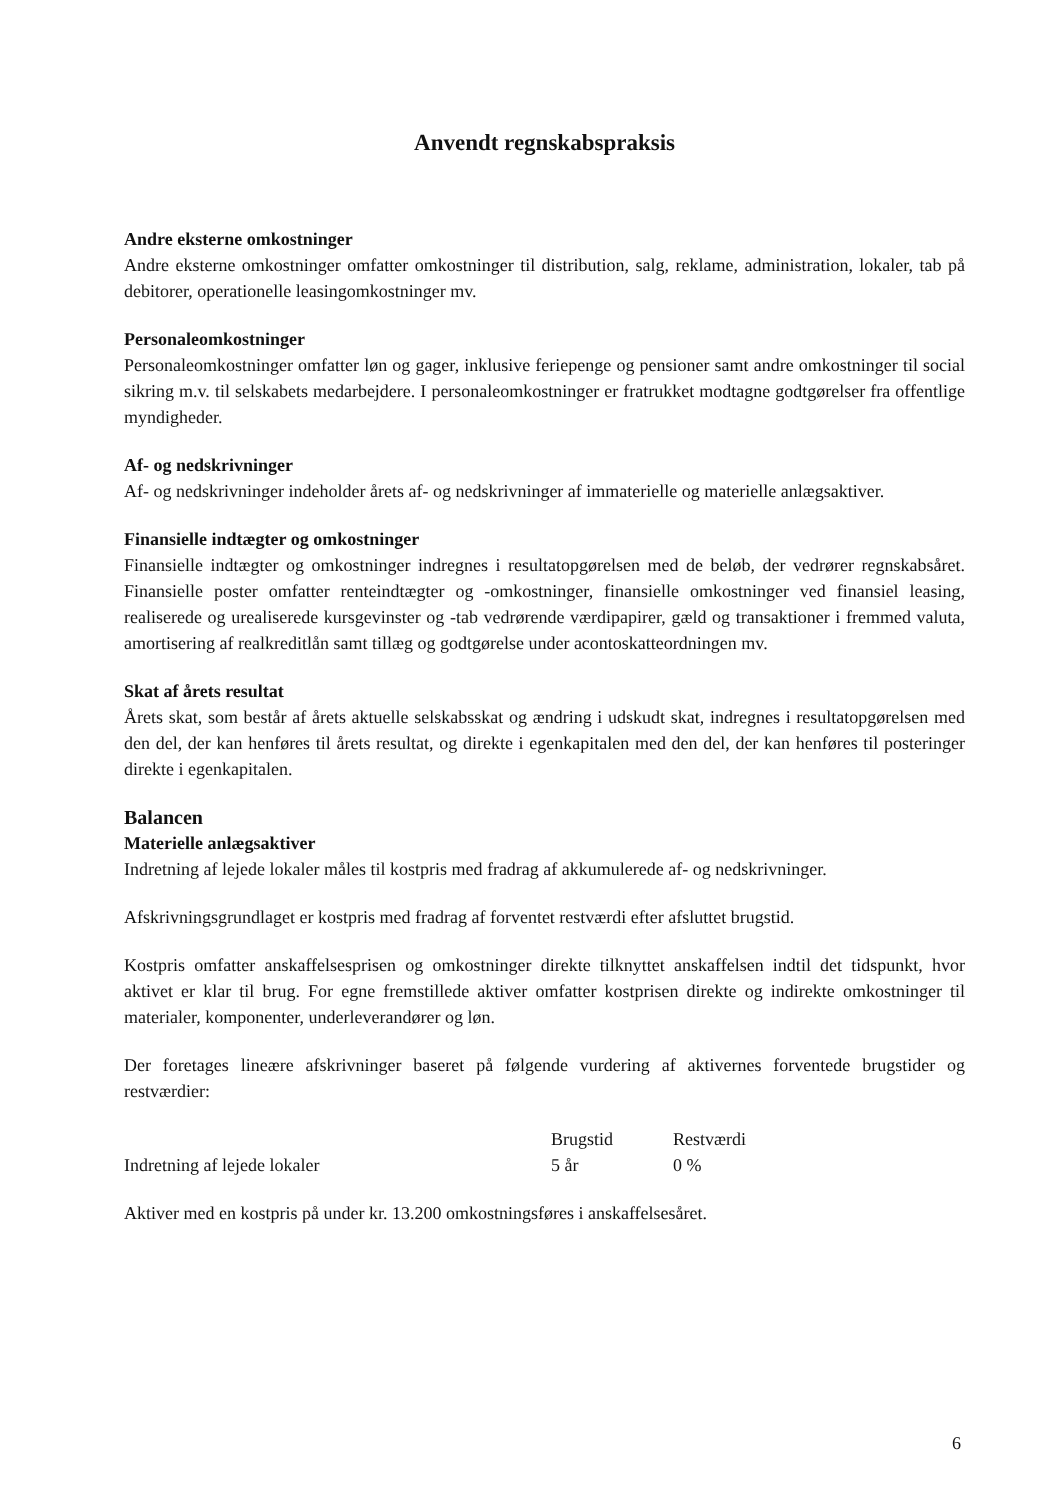Anvendt regnskabspraksis
Andre eksterne omkostninger
Andre eksterne omkostninger omfatter omkostninger til distribution, salg, reklame, administration, lokaler, tab på debitorer, operationelle leasingomkostninger mv.
Personaleomkostninger
Personaleomkostninger omfatter løn og gager, inklusive feriepenge og pensioner samt andre omkostninger til social sikring m.v. til selskabets medarbejdere. I personaleomkostninger er fratrukket modtagne godtgørelser fra offentlige myndigheder.
Af- og nedskrivninger
Af- og nedskrivninger indeholder årets af- og nedskrivninger af immaterielle og materielle anlægsaktiver.
Finansielle indtægter og omkostninger
Finansielle indtægter og omkostninger indregnes i resultatopgørelsen med de beløb, der vedrører regnskabsåret. Finansielle poster omfatter renteindtægter og -omkostninger, finansielle omkostninger ved finansiel leasing, realiserede og urealiserede kursgevinster og -tab vedrørende værdipapirer, gæld og transaktioner i fremmed valuta, amortisering af realkreditlån samt tillæg og godtgørelse under acontoskatteordningen mv.
Skat af årets resultat
Årets skat, som består af årets aktuelle selskabsskat og ændring i udskudt skat, indregnes i resultatopgørelsen med den del, der kan henføres til årets resultat, og direkte i egenkapitalen med den del, der kan henføres til posteringer direkte i egenkapitalen.
Balancen
Materielle anlægsaktiver
Indretning af lejede lokaler måles til kostpris med fradrag af akkumulerede af- og nedskrivninger.
Afskrivningsgrundlaget er kostpris med fradrag af forventet restværdi efter afsluttet brugstid.
Kostpris omfatter anskaffelsesprisen og omkostninger direkte tilknyttet anskaffelsen indtil det tidspunkt, hvor aktivet er klar til brug. For egne fremstillede aktiver omfatter kostprisen direkte og indirekte omkostninger til materialer, komponenter, underleverandører og løn.
Der foretages lineære afskrivninger baseret på følgende vurdering af aktivernes forventede brugstider og restværdier:
| | Brugstid | Restværdi |
| --- | --- | --- |
| Indretning af lejede lokaler | 5 år | 0 % |
Aktiver med en kostpris på under kr. 13.200 omkostningsføres i anskaffelsesåret.
6